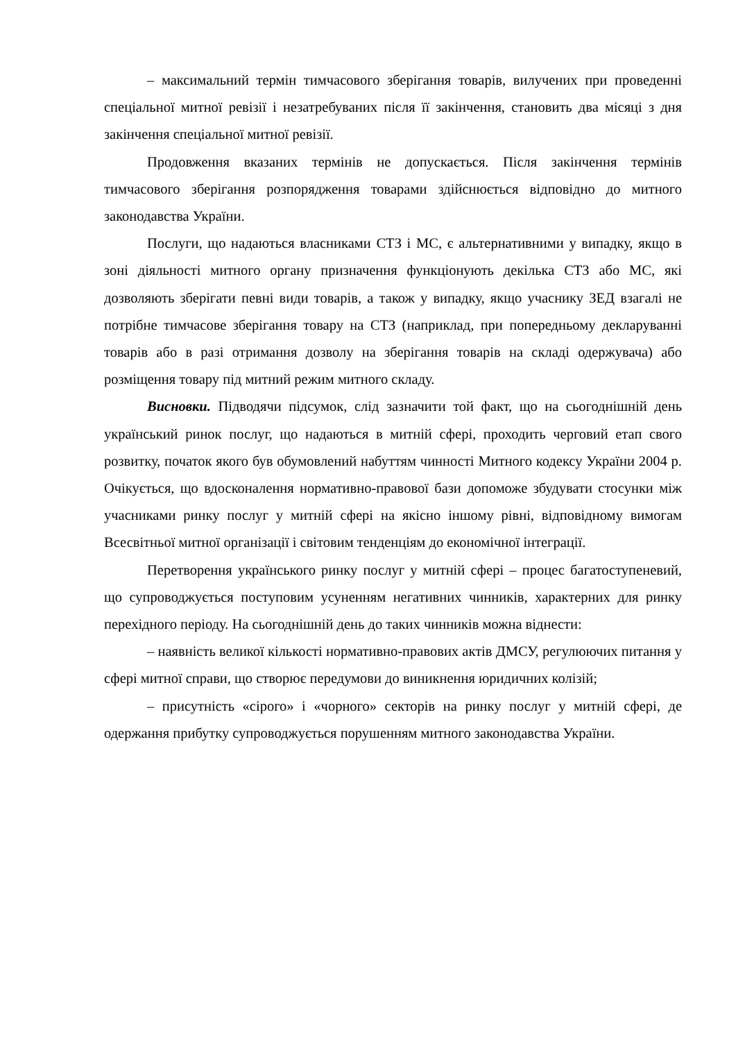– максимальний термін тимчасового зберігання товарів, вилучених при проведенні спеціальної митної ревізії і незатребуваних після її закінчення, становить два місяці з дня закінчення спеціальної митної ревізії.
Продовження вказаних термінів не допускається. Після закінчення термінів тимчасового зберігання розпорядження товарами здійснюється відповідно до митного законодавства України.
Послуги, що надаються власниками СТЗ і МС, є альтернативними у випадку, якщо в зоні діяльності митного органу призначення функціонують декілька СТЗ або МС, які дозволяють зберігати певні види товарів, а також у випадку, якщо учаснику ЗЕД взагалі не потрібне тимчасове зберігання товару на СТЗ (наприклад, при попередньому декларуванні товарів або в разі отримання дозволу на зберігання товарів на складі одержувача) або розміщення товару під митний режим митного складу.
Висновки. Підводячи підсумок, слід зазначити той факт, що на сьогоднішній день український ринок послуг, що надаються в митній сфері, проходить черговий етап свого розвитку, початок якого був обумовлений набуттям чинності Митного кодексу України 2004 р. Очікується, що вдосконалення нормативно-правової бази допоможе збудувати стосунки між учасниками ринку послуг у митній сфері на якісно іншому рівні, відповідному вимогам Всесвітньої митної організації і світовим тенденціям до економічної інтеграції.
Перетворення українського ринку послуг у митній сфері – процес багатоступеневий, що супроводжується поступовим усуненням негативних чинників, характерних для ринку перехідного періоду. На сьогоднішній день до таких чинників можна віднести:
– наявність великої кількості нормативно-правових актів ДМСУ, регулюючих питання у сфері митної справи, що створює передумови до виникнення юридичних колізій;
– присутність «сірого» і «чорного» секторів на ринку послуг у митній сфері, де одержання прибутку супроводжується порушенням митного законодавства України.